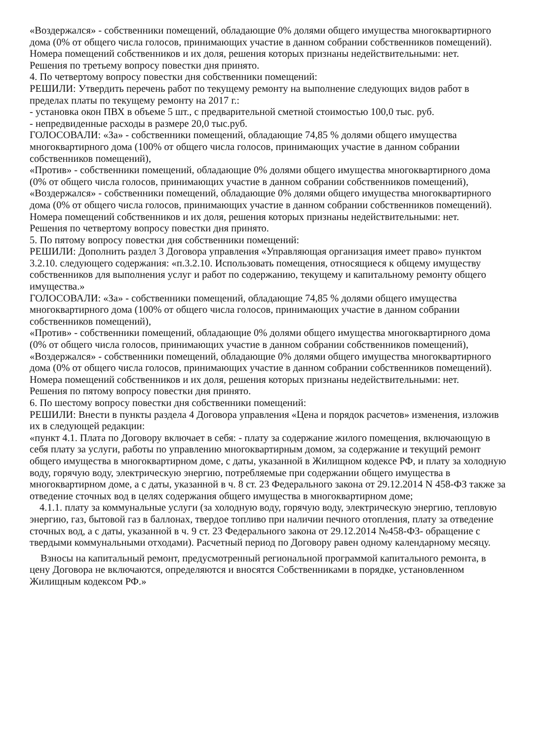«Воздержался» - собственники помещений, обладающие 0% долями общего имущества многоквартирного дома (0% от общего числа голосов, принимающих участие в данном собрании собственников помещений).
Номера помещений собственников и их доля, решения которых признаны недействительными: нет.
Решения по третьему вопросу повестки дня принято.
4. По четвертому вопросу повестки дня собственники помещений:
РЕШИЛИ: Утвердить перечень работ по текущему ремонту на выполнение следующих видов работ в пределах платы по текущему ремонту на 2017 г.:
- установка окон ПВХ в объеме 5 шт., с предварительной сметной стоимостью 100,0 тыс. руб.
- непредвиденные расходы в размере 20,0 тыс.руб.
ГОЛОСОВАЛИ: «За» - собственники помещений, обладающие 74,85 % долями общего имущества многоквартирного дома (100% от общего числа голосов, принимающих участие в данном собрании собственников помещений),
«Против» - собственники помещений, обладающие 0% долями общего имущества многоквартирного дома (0% от общего числа голосов, принимающих участие в данном собрании собственников помещений),
«Воздержался» - собственники помещений, обладающие 0% долями общего имущества многоквартирного дома (0% от общего числа голосов, принимающих участие в данном собрании собственников помещений).
Номера помещений собственников и их доля, решения которых признаны недействительными: нет.
Решения по четвертому вопросу повестки дня принято.
5. По пятому вопросу повестки дня собственники помещений:
РЕШИЛИ: Дополнить раздел 3 Договора управления «Управляющая организация имеет право» пунктом 3.2.10. следующего содержания: «п.3.2.10. Использовать помещения, относящиеся к общему имуществу собственников для выполнения услуг и работ по содержанию, текущему и капитальному ремонту общего имущества.»
ГОЛОСОВАЛИ: «За» - собственники помещений, обладающие 74,85 % долями общего имущества многоквартирного дома (100% от общего числа голосов, принимающих участие в данном собрании собственников помещений),
«Против» - собственники помещений, обладающие 0% долями общего имущества многоквартирного дома (0% от общего числа голосов, принимающих участие в данном собрании собственников помещений),
«Воздержался» - собственники помещений, обладающие 0% долями общего имущества многоквартирного дома (0% от общего числа голосов, принимающих участие в данном собрании собственников помещений).
Номера помещений собственников и их доля, решения которых признаны недействительными: нет.
Решения по пятому вопросу повестки дня принято.
6. По шестому вопросу повестки дня собственники помещений:
РЕШИЛИ: Внести в пункты раздела 4 Договора управления «Цена и порядок расчетов» изменения, изложив их в следующей редакции:
«пункт 4.1. Плата по Договору включает в себя: - плату за содержание жилого помещения, включающую в себя плату за услуги, работы по управлению многоквартирным домом, за содержание и текущий ремонт общего имущества в многоквартирном доме, с даты, указанной в Жилищном кодексе РФ, и плату за холодную воду, горячую воду, электрическую энергию, потребляемые при содержании общего имущества в многоквартирном доме, а с даты, указанной в ч. 8 ст. 23 Федерального закона от 29.12.2014 N 458-ФЗ также за отведение сточных вод в целях содержания общего имущества в многоквартирном доме;
4.1.1. плату за коммунальные услуги (за холодную воду, горячую воду, электрическую энергию, тепловую энергию, газ, бытовой газ в баллонах, твердое топливо при наличии печного отопления, плату за отведение сточных вод, а с даты, указанной в ч. 9 ст. 23 Федерального закона от 29.12.2014 №458-ФЗ- обращение с твердыми коммунальными отходами). Расчетный период по Договору равен одному календарному месяцу.
Взносы на капитальный ремонт, предусмотренный региональной программой капитального ремонта, в цену Договора не включаются, определяются и вносятся Собственниками в порядке, установленном Жилищным кодексом РФ.»